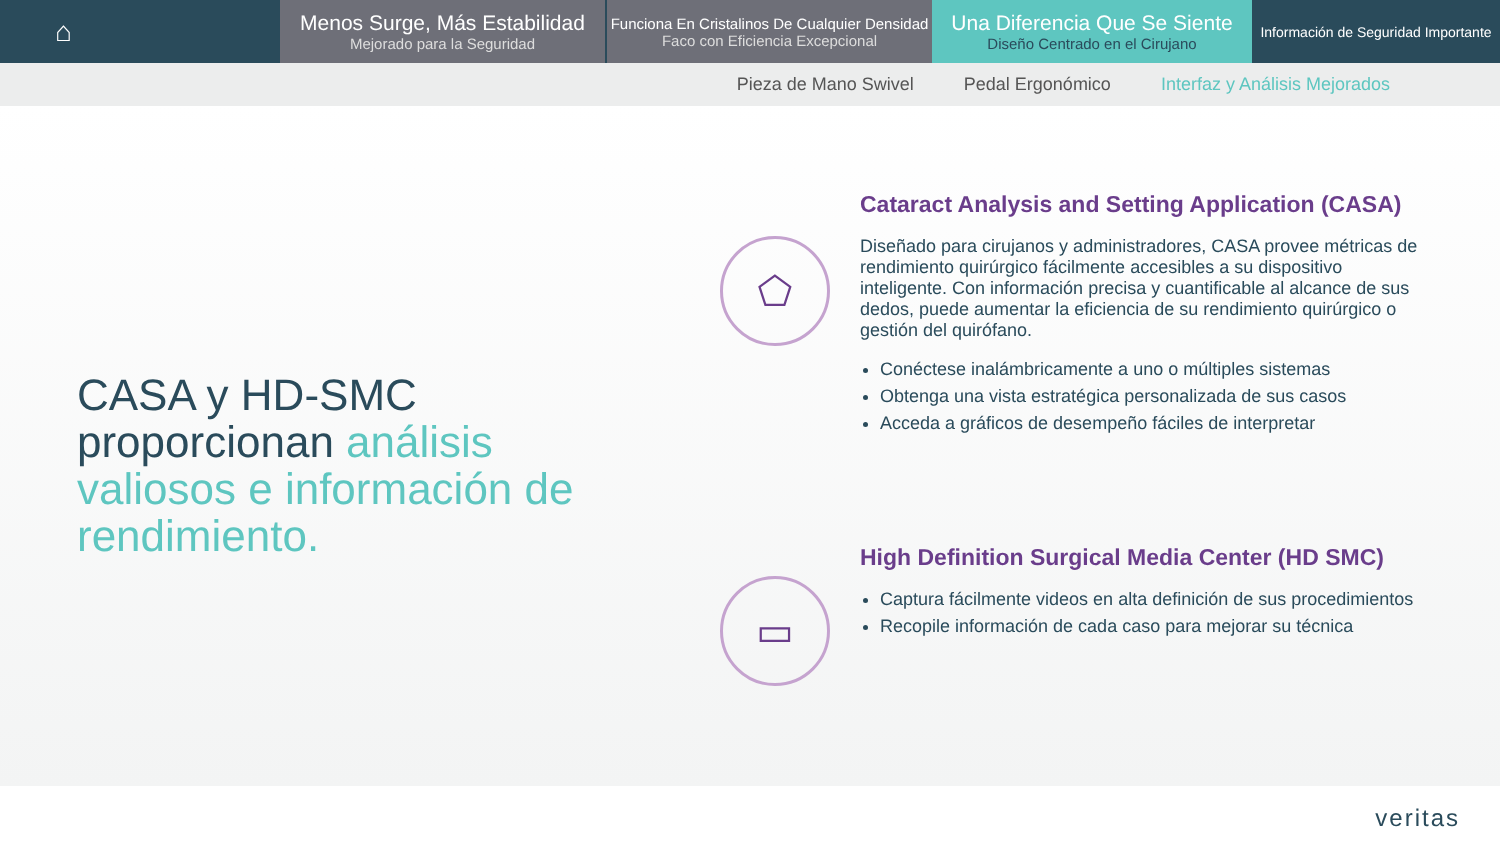⌂
Menos Surge, Más Estabilidad
Mejorado para la Seguridad
Funciona En Cristalinos De Cualquier Densidad
Faco con Eficiencia Excepcional
Una Diferencia Que Se Siente
Diseño Centrado en el Cirujano
Información de Seguridad Importante
Pieza de Mano Swivel Pedal Ergonómico Interfaz y Análisis Mejorados
CASA y HD-SMC proporcionan análisis valiosos e información de rendimiento.
⬠
▭
Cataract Analysis and Setting Application (CASA)
Diseñado para cirujanos y administradores, CASA provee métricas de rendimiento quirúrgico fácilmente accesibles a su dispositivo inteligente. Con información precisa y cuantificable al alcance de sus dedos, puede aumentar la eficiencia de su rendimiento quirúrgico o gestión del quirófano.
Conéctese inalámbricamente a uno o múltiples sistemas
Obtenga una vista estratégica personalizada de sus casos
Acceda a gráficos de desempeño fáciles de interpretar
High Definition Surgical Media Center (HD SMC)
Captura fácilmente videos en alta definición de sus procedimientos
Recopile información de cada caso para mejorar su técnica
veritas